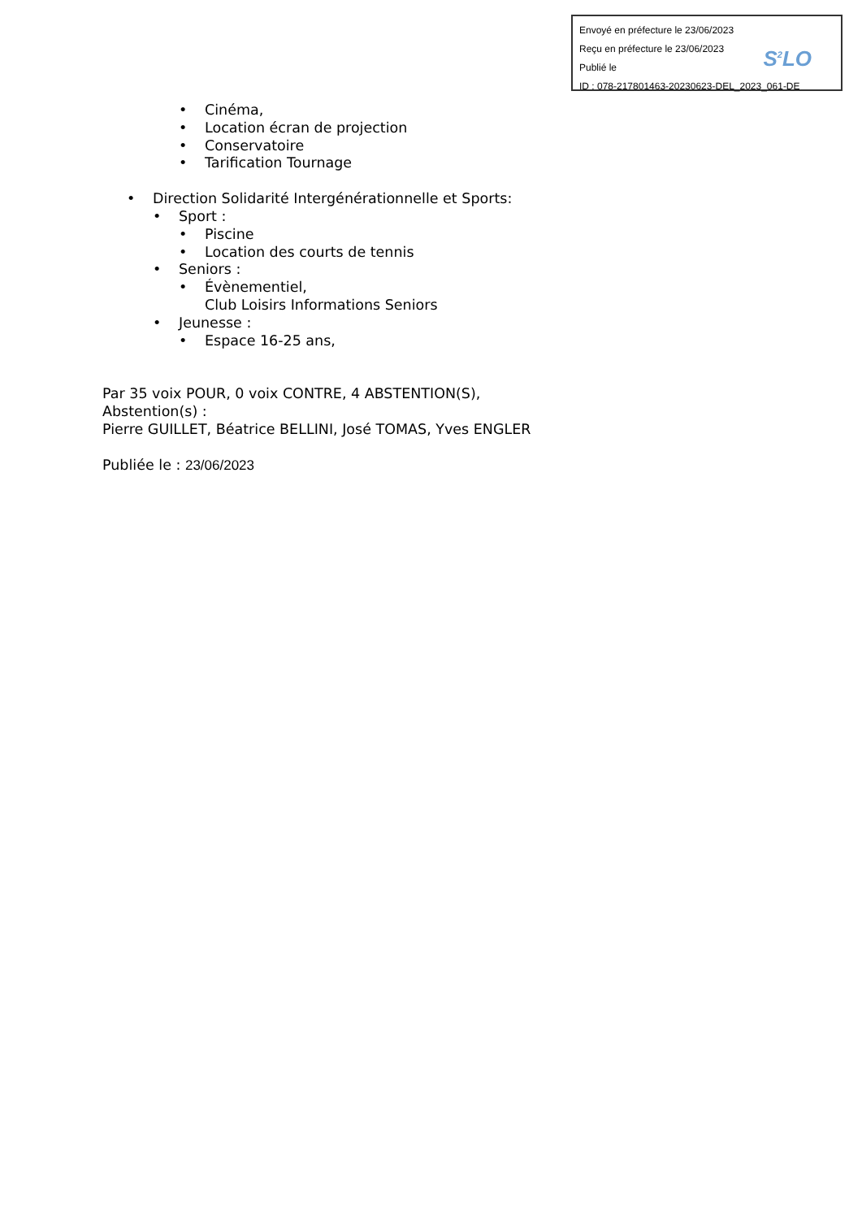Envoyé en préfecture le 23/06/2023
Reçu en préfecture le 23/06/2023
Publié le
ID : 078-217801463-20230623-DEL_2023_061-DE
S<sup>2</sup>LO
• Cinéma,
• Location écran de projection
• Conservatoire
• Tarification Tournage
• Direction Solidarité Intergénérationnelle et Sports:
• Sport :
• Piscine
• Location des courts de tennis
• Seniors :
• Évènementiel,
Club Loisirs Informations Seniors
• Jeunesse :
• Espace 16-25 ans,
Par 35 voix POUR, 0 voix CONTRE, 4 ABSTENTION(S),
Abstention(s) :
Pierre GUILLET, Béatrice BELLINI, José TOMAS, Yves ENGLER
Publiée le : 23/06/2023